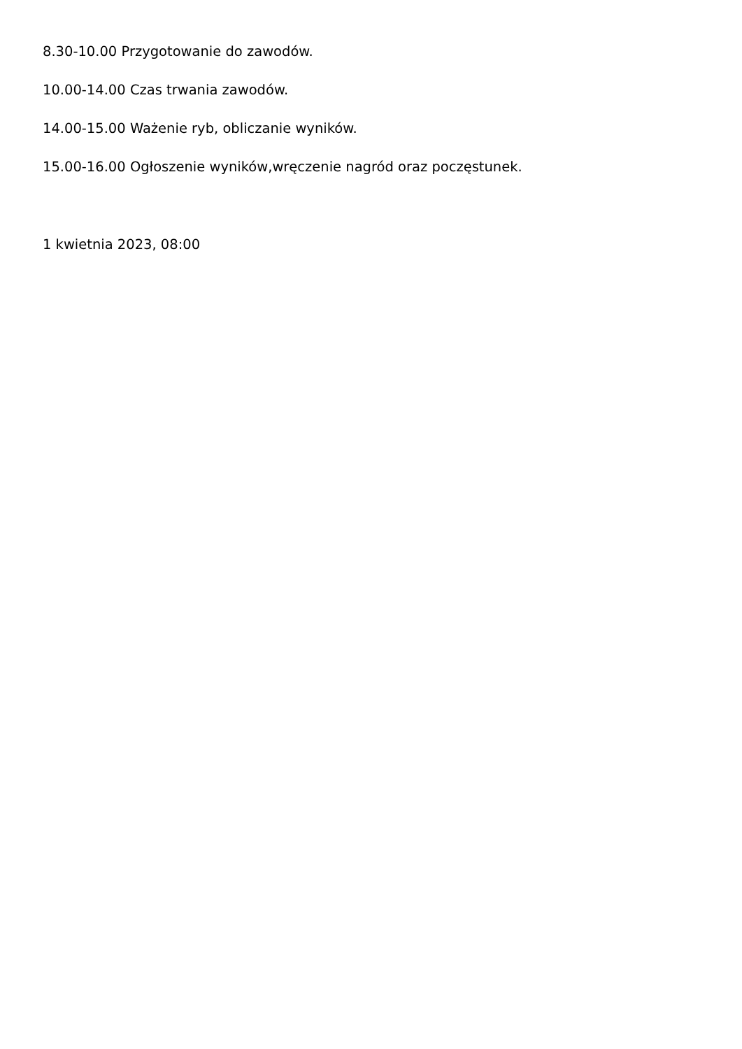8.30-10.00 Przygotowanie do zawodów.
10.00-14.00 Czas trwania zawodów.
14.00-15.00 Ważenie ryb, obliczanie wyników.
15.00-16.00 Ogłoszenie wyników,wręczenie nagród oraz poczęstunek.
1 kwietnia 2023, 08:00